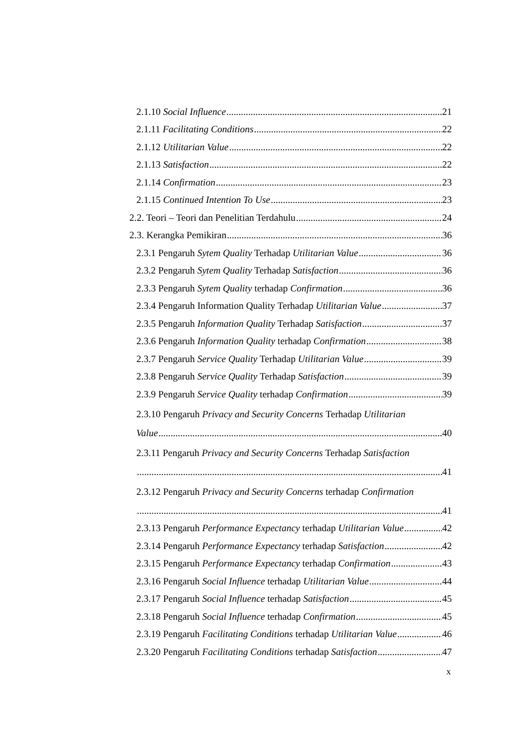2.1.10 Social Influence 21
2.1.11 Facilitating Conditions 22
2.1.12 Utilitarian Value 22
2.1.13 Satisfaction 22
2.1.14 Confirmation 23
2.1.15 Continued Intention To Use 23
2.2. Teori – Teori dan Penelitian Terdahulu 24
2.3. Kerangka Pemikiran 36
2.3.1 Pengaruh Sytem Quality Terhadap Utilitarian Value 36
2.3.2 Pengaruh Sytem Quality Terhadap Satisfaction 36
2.3.3 Pengaruh Sytem Quality terhadap Confirmation 36
2.3.4 Pengaruh Information Quality Terhadap Utilitarian Value 37
2.3.5 Pengaruh Information Quality Terhadap Satisfaction 37
2.3.6 Pengaruh Information Quality terhadap Confirmation 38
2.3.7 Pengaruh Service Quality Terhadap Utilitarian Value 39
2.3.8 Pengaruh Service Quality Terhadap Satisfaction 39
2.3.9 Pengaruh Service Quality terhadap Confirmation 39
2.3.10 Pengaruh Privacy and Security Concerns Terhadap Utilitarian
Value 40
2.3.11 Pengaruh Privacy and Security Concerns Terhadap Satisfaction
41
2.3.12 Pengaruh Privacy and Security Concerns terhadap Confirmation
41
2.3.13 Pengaruh Performance Expectancy terhadap Utilitarian Value 42
2.3.14 Pengaruh Performance Expectancy terhadap Satisfaction 42
2.3.15 Pengaruh Performance Expectancy terhadap Confirmation 43
2.3.16 Pengaruh Social Influence terhadap Utilitarian Value 44
2.3.17 Pengaruh Social Influence terhadap Satisfaction 45
2.3.18 Pengaruh Social Influence terhadap Confirmation 45
2.3.19 Pengaruh Facilitating Conditions terhadap Utilitarian Value 46
2.3.20 Pengaruh Facilitating Conditions terhadap Satisfaction 47
x